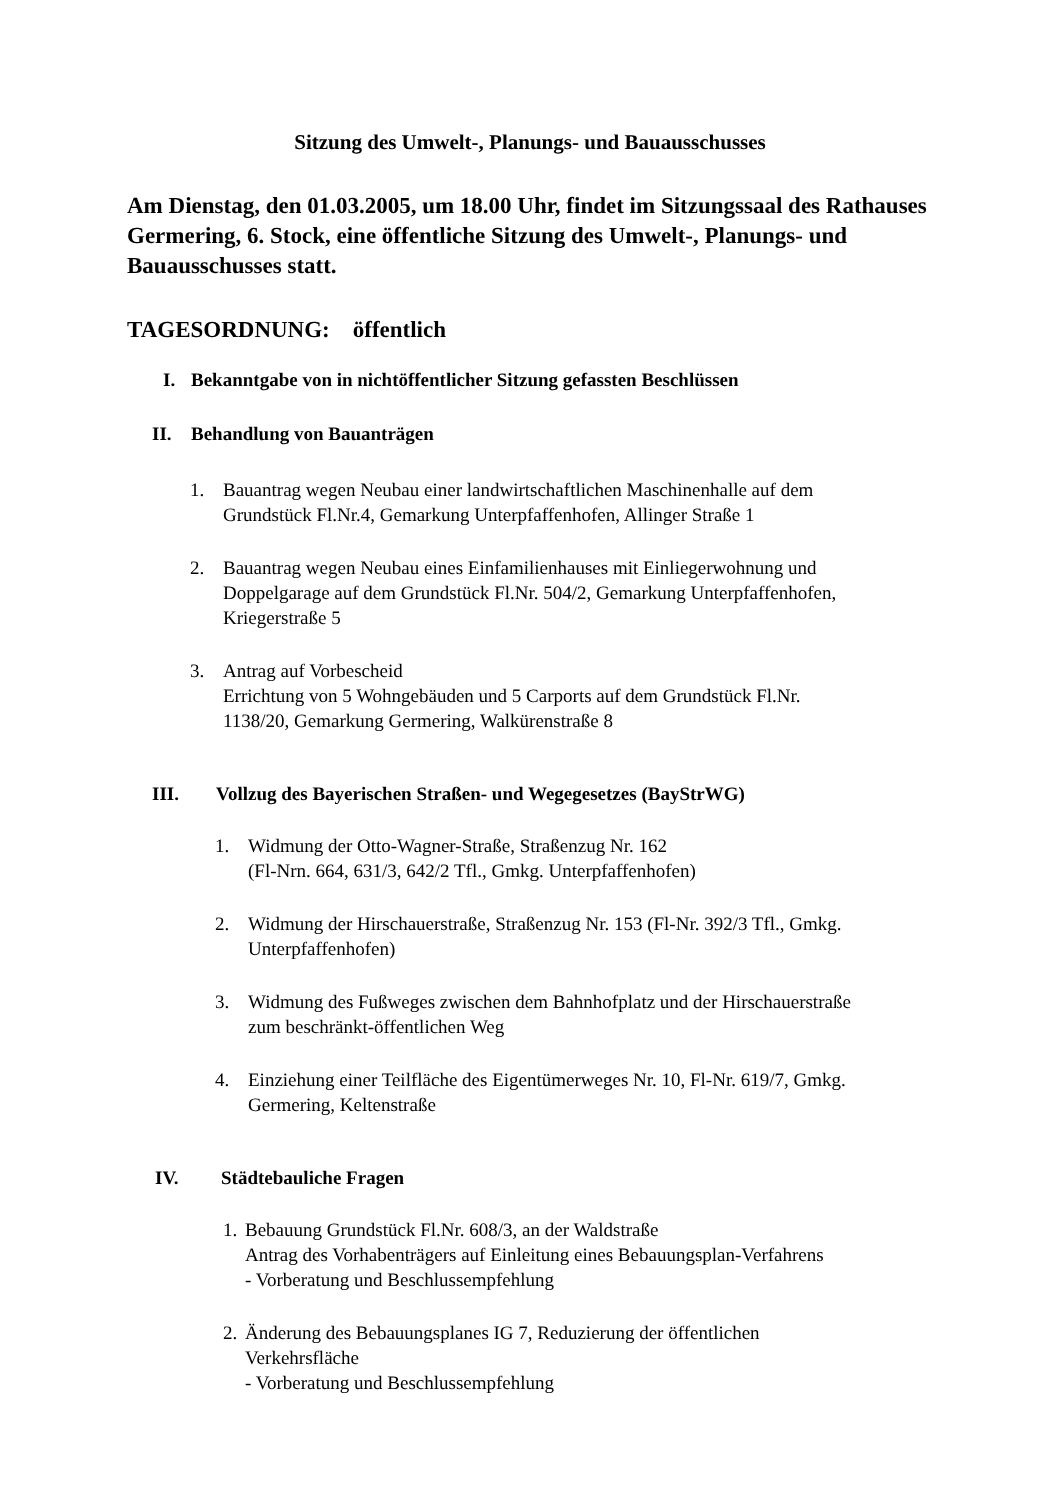Sitzung des Umwelt-, Planungs- und Bauausschusses
Am Dienstag, den 01.03.2005, um 18.00 Uhr, findet im Sitzungssaal des Rathauses Germering, 6. Stock, eine öffentliche Sitzung des Umwelt-, Planungs- und Bauausschusses statt.
TAGESORDNUNG: öffentlich
I. Bekanntgabe von in nichtöffentlicher Sitzung gefassten Beschlüssen
II. Behandlung von Bauanträgen
1. Bauantrag wegen Neubau einer landwirtschaftlichen Maschinenhalle auf dem
Grundstück Fl.Nr.4, Gemarkung Unterpfaffenhofen, Allinger Straße 1
2. Bauantrag wegen Neubau eines Einfamilienhauses mit Einliegerwohnung und
Doppelgarage auf dem Grundstück Fl.Nr. 504/2, Gemarkung Unterpfaffenhofen,
Kriegerstraße 5
3. Antrag auf Vorbescheid
Errichtung von 5 Wohngebäuden und 5 Carports auf dem Grundstück Fl.Nr.
1138/20, Gemarkung Germering, Walkürenstraße 8
III. Vollzug des Bayerischen Straßen- und Wegegesetzes (BayStrWG)
1. Widmung der Otto-Wagner-Straße, Straßenzug Nr. 162
(Fl-Nrn. 664, 631/3, 642/2 Tfl., Gmkg. Unterpfaffenhofen)
2. Widmung der Hirschauerstraße, Straßenzug Nr. 153 (Fl-Nr. 392/3 Tfl., Gmkg.
Unterpfaffenhofen)
3. Widmung des Fußweges zwischen dem Bahnhofplatz und der Hirschauerstraße
zum beschränkt-öffentlichen Weg
4. Einziehung einer Teilfläche des Eigentümerweges Nr. 10, Fl-Nr. 619/7, Gmkg.
Germering, Keltenstraße
IV. Städtebauliche Fragen
1.
Bebauung Grundstück Fl.Nr. 608/3, an der Waldstraße
Antrag des Vorhabenträgers auf Einleitung eines Bebauungsplan-Verfahrens
- Vorberatung und Beschlussempfehlung
2.
Änderung des Bebauungsplanes IG 7, Reduzierung der öffentlichen
Verkehrsfläche
- Vorberatung und Beschlussempfehlung